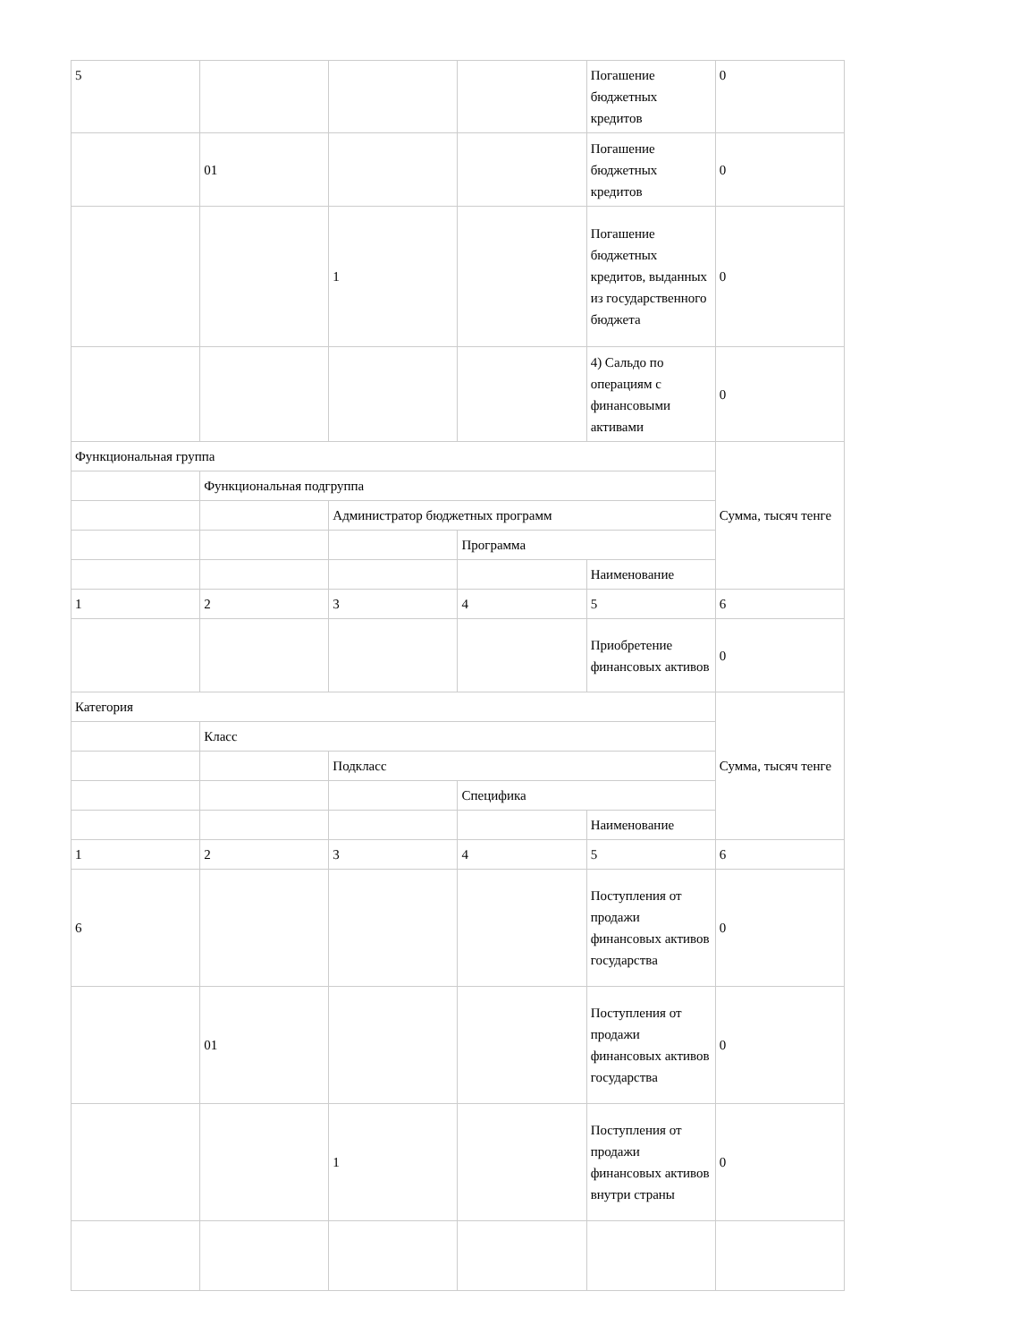| 5 | | | | Погашение бюджетных кредитов | 0 |
| | 01 | | | Погашение бюджетных кредитов | 0 |
| | | 1 | | Погашение бюджетных кредитов, выданных из государственного бюджета | 0 |
| | | | | 4) Сальдо по операциям с финансовыми активами | 0 |
| Функциональная группа | | | | | Сумма, тысяч тенге |
| | Функциональная подгруппа | | | | |
| | | Администратор бюджетных программ | | | |
| | | | Программа | | |
| | | | | Наименование | |
| 1 | 2 | 3 | 4 | 5 | 6 |
| | | | | Приобретение финансовых активов | 0 |
| Категория | | | | | Сумма, тысяч тенге |
| | Класс | | | | |
| | | Подкласс | | | |
| | | | Специфика | | |
| | | | | Наименование | |
| 1 | 2 | 3 | 4 | 5 | 6 |
| 6 | | | | Поступления от продажи финансовых активов государства | 0 |
| | 01 | | | Поступления от продажи финансовых активов государства | 0 |
| | | 1 | | Поступления от продажи финансовых активов внутри страны | 0 |